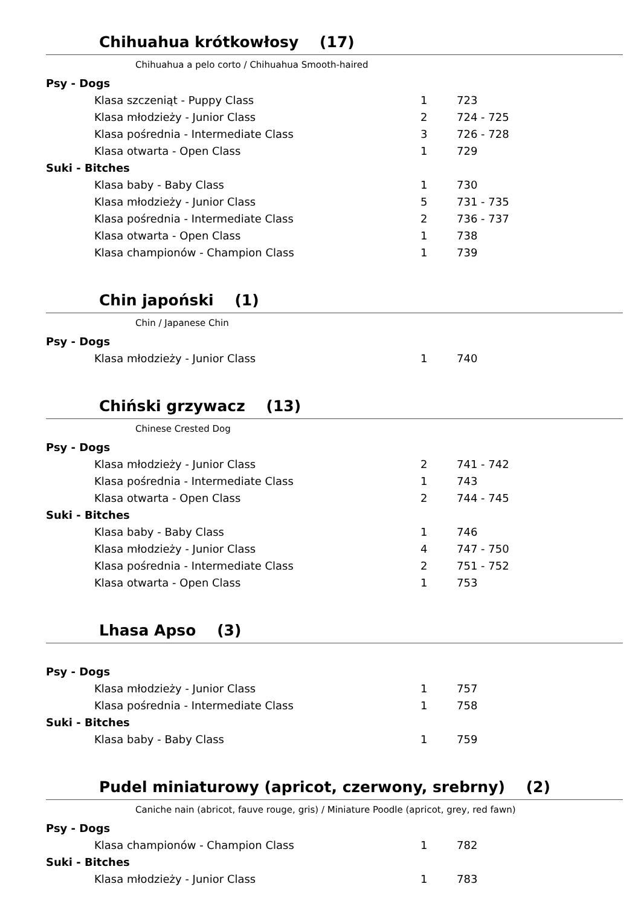Chihuahua krótkowłosy (17)
Chihuahua a pelo corto / Chihuahua Smooth-haired
| Psy - Dogs | | |
| Klasa szczeniąt - Puppy Class | 1 | 723 |
| Klasa młodzieży - Junior Class | 2 | 724 - 725 |
| Klasa pośrednia - Intermediate Class | 3 | 726 - 728 |
| Klasa otwarta - Open Class | 1 | 729 |
| Suki - Bitches | | |
| Klasa baby - Baby Class | 1 | 730 |
| Klasa młodzieży - Junior Class | 5 | 731 - 735 |
| Klasa pośrednia - Intermediate Class | 2 | 736 - 737 |
| Klasa otwarta - Open Class | 1 | 738 |
| Klasa championów - Champion Class | 1 | 739 |
Chin japoński (1)
Chin / Japanese Chin
| Psy - Dogs | | |
| Klasa młodzieży - Junior Class | 1 | 740 |
Chiński grzywacz (13)
Chinese Crested Dog
| Psy - Dogs | | |
| Klasa młodzieży - Junior Class | 2 | 741 - 742 |
| Klasa pośrednia - Intermediate Class | 1 | 743 |
| Klasa otwarta - Open Class | 2 | 744 - 745 |
| Suki - Bitches | | |
| Klasa baby - Baby Class | 1 | 746 |
| Klasa młodzieży - Junior Class | 4 | 747 - 750 |
| Klasa pośrednia - Intermediate Class | 2 | 751 - 752 |
| Klasa otwarta - Open Class | 1 | 753 |
Lhasa Apso (3)
| Psy - Dogs | | |
| Klasa młodzieży - Junior Class | 1 | 757 |
| Klasa pośrednia - Intermediate Class | 1 | 758 |
| Suki - Bitches | | |
| Klasa baby - Baby Class | 1 | 759 |
Pudel miniaturowy (apricot, czerwony, srebrny) (2)
Caniche nain (abricot, fauve rouge, gris) / Miniature Poodle (apricot, grey, red fawn)
| Psy - Dogs | | |
| Klasa championów - Champion Class | 1 | 782 |
| Suki - Bitches | | |
| Klasa młodzieży - Junior Class | 1 | 783 |